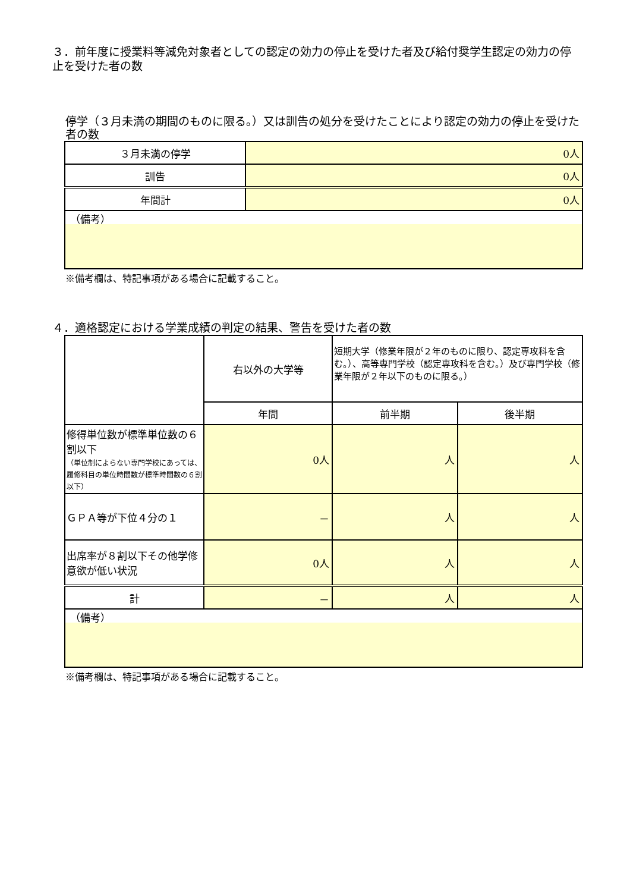３．前年度に授業料等減免対象者としての認定の効力の停止を受けた者及び給付奨学生認定の効力の停止を受けた者の数
停学（３月未満の期間のものに限る。）又は訓告の処分を受けたことにより認定の効力の停止を受けた者の数
| ３月未満の停学 | 0人 |
| 訓告 | 0人 |
| 年間計 | 0人 |
| （備考） | |
※備考欄は、特記事項がある場合に記載すること。
４．適格認定における学業成績の判定の結果、警告を受けた者の数
| | 右以外の大学等 | 短期大学（修業年限が２年のものに限り、認定専攻科を含む。）、高等専門学校（認定専攻科を含む。）及び専門学校（修業年限が２年以下のものに限る。） | |
| | 年間 | 前半期 | 後半期 |
| 修得単位数が標準単位数の６割以下 （単位制によらない専門学校にあっては、履修科目の単位時間数が標準時間数の６割以下） | 0人 | 人 | 人 |
| ＧＰＡ等が下位４分の１ | － | 人 | 人 |
| 出席率が８割以下その他学修意欲が低い状況 | 0人 | 人 | 人 |
| 計 | － | 人 | 人 |
| （備考） | | | |
※備考欄は、特記事項がある場合に記載すること。